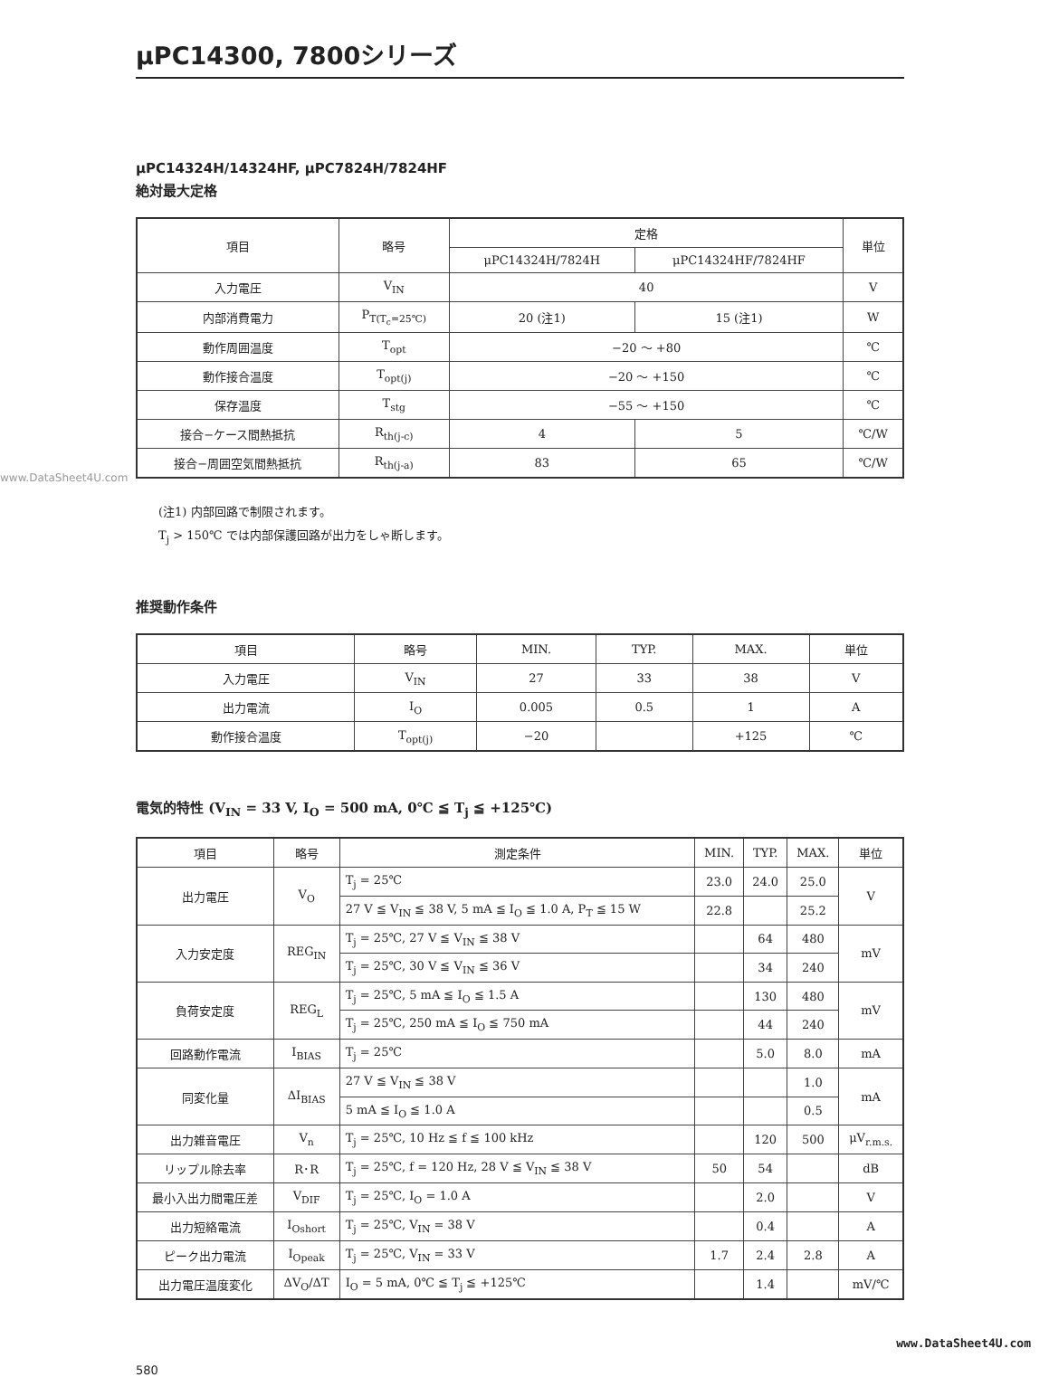μPC14300, 7800シリーズ
μPC14324H/14324HF, μPC7824H/7824HF
絶対最大定格
| 項目 | 略号 | 定格 | | 単位 |
| --- | --- | --- | --- | --- |
| | | μPC14324H/7824H | μPC14324HF/7824HF | |
| 入力電圧 | V<sub>IN</sub> | 40 | | V |
| 内部消費電力 | P<sub>T(T<sub>c</sub>=25℃)</sub> | 20 (注1) | 15 (注1) | W |
| 動作周囲温度 | T<sub>opt</sub> | −20 〜 +80 | | ℃ |
| 動作接合温度 | T<sub>opt(j)</sub> | −20 〜 +150 | | ℃ |
| 保存温度 | T<sub>stg</sub> | −55 〜 +150 | | ℃ |
| 接合−ケース間熱抵抗 | R<sub>th(j-c)</sub> | 4 | 5 | ℃/W |
| 接合−周囲空気間熱抵抗 | R<sub>th(j-a)</sub> | 83 | 65 | ℃/W |
www.DataSheet4U.com
(注1) 内部回路で制限されます。
T<sub>j</sub> > 150℃ では内部保護回路が出力をしゃ断します。
推奨動作条件
| 項目 | 略号 | MIN. | TYP. | MAX. | 単位 |
| --- | --- | --- | --- | --- | --- |
| 入力電圧 | V<sub>IN</sub> | 27 | 33 | 38 | V |
| 出力電流 | I<sub>O</sub> | 0.005 | 0.5 | 1 | A |
| 動作接合温度 | T<sub>opt(j)</sub> | −20 | | +125 | ℃ |
電気的特性 (V<sub>IN</sub> = 33 V, I<sub>O</sub> = 500 mA, 0℃ ≦ T<sub>j</sub> ≦ +125℃)
| 項目 | 略号 | 測定条件 | MIN. | TYP. | MAX. | 単位 |
| --- | --- | --- | --- | --- | --- | --- |
| 出力電圧 | V<sub>O</sub> | T<sub>j</sub> = 25℃ | 23.0 | 24.0 | 25.0 | V |
| | | 27 V ≦ V<sub>IN</sub> ≦ 38 V, 5 mA ≦ I<sub>O</sub> ≦ 1.0 A, P<sub>T</sub> ≦ 15 W | 22.8 | | 25.2 | |
| 入力安定度 | REG<sub>IN</sub> | T<sub>j</sub> = 25℃, 27 V ≦ V<sub>IN</sub> ≦ 38 V | | 64 | 480 | mV |
| | | T<sub>j</sub> = 25℃, 30 V ≦ V<sub>IN</sub> ≦ 36 V | | 34 | 240 | |
| 負荷安定度 | REG<sub>L</sub> | T<sub>j</sub> = 25℃, 5 mA ≦ I<sub>O</sub> ≦ 1.5 A | | 130 | 480 | mV |
| | | T<sub>j</sub> = 25℃, 250 mA ≦ I<sub>O</sub> ≦ 750 mA | | 44 | 240 | |
| 回路動作電流 | I<sub>BIAS</sub> | T<sub>j</sub> = 25℃ | | 5.0 | 8.0 | mA |
| 同変化量 | ΔI<sub>BIAS</sub> | 27 V ≦ V<sub>IN</sub> ≦ 38 V | | | 1.0 | mA |
| | | 5 mA ≦ I<sub>O</sub> ≦ 1.0 A | | | 0.5 | |
| 出力雑音電圧 | V<sub>n</sub> | T<sub>j</sub> = 25℃, 10 Hz ≦ f ≦ 100 kHz | | 120 | 500 | μV<sub>r.m.s.</sub> |
| リップル除去率 | R･R | T<sub>j</sub> = 25℃, f = 120 Hz, 28 V ≦ V<sub>IN</sub> ≦ 38 V | 50 | 54 | | dB |
| 最小入出力間電圧差 | V<sub>DIF</sub> | T<sub>j</sub> = 25℃, I<sub>O</sub> = 1.0 A | | 2.0 | | V |
| 出力短絡電流 | I<sub>Oshort</sub> | T<sub>j</sub> = 25℃, V<sub>IN</sub> = 38 V | | 0.4 | | A |
| ピーク出力電流 | I<sub>Opeak</sub> | T<sub>j</sub> = 25℃, V<sub>IN</sub> = 33 V | 1.7 | 2.4 | 2.8 | A |
| 出力電圧温度変化 | ΔV<sub>O</sub>/ΔT | I<sub>O</sub> = 5 mA, 0℃ ≦ T<sub>j</sub> ≦ +125℃ | | 1.4 | | mV/℃ |
580 www.DataSheet4U.com